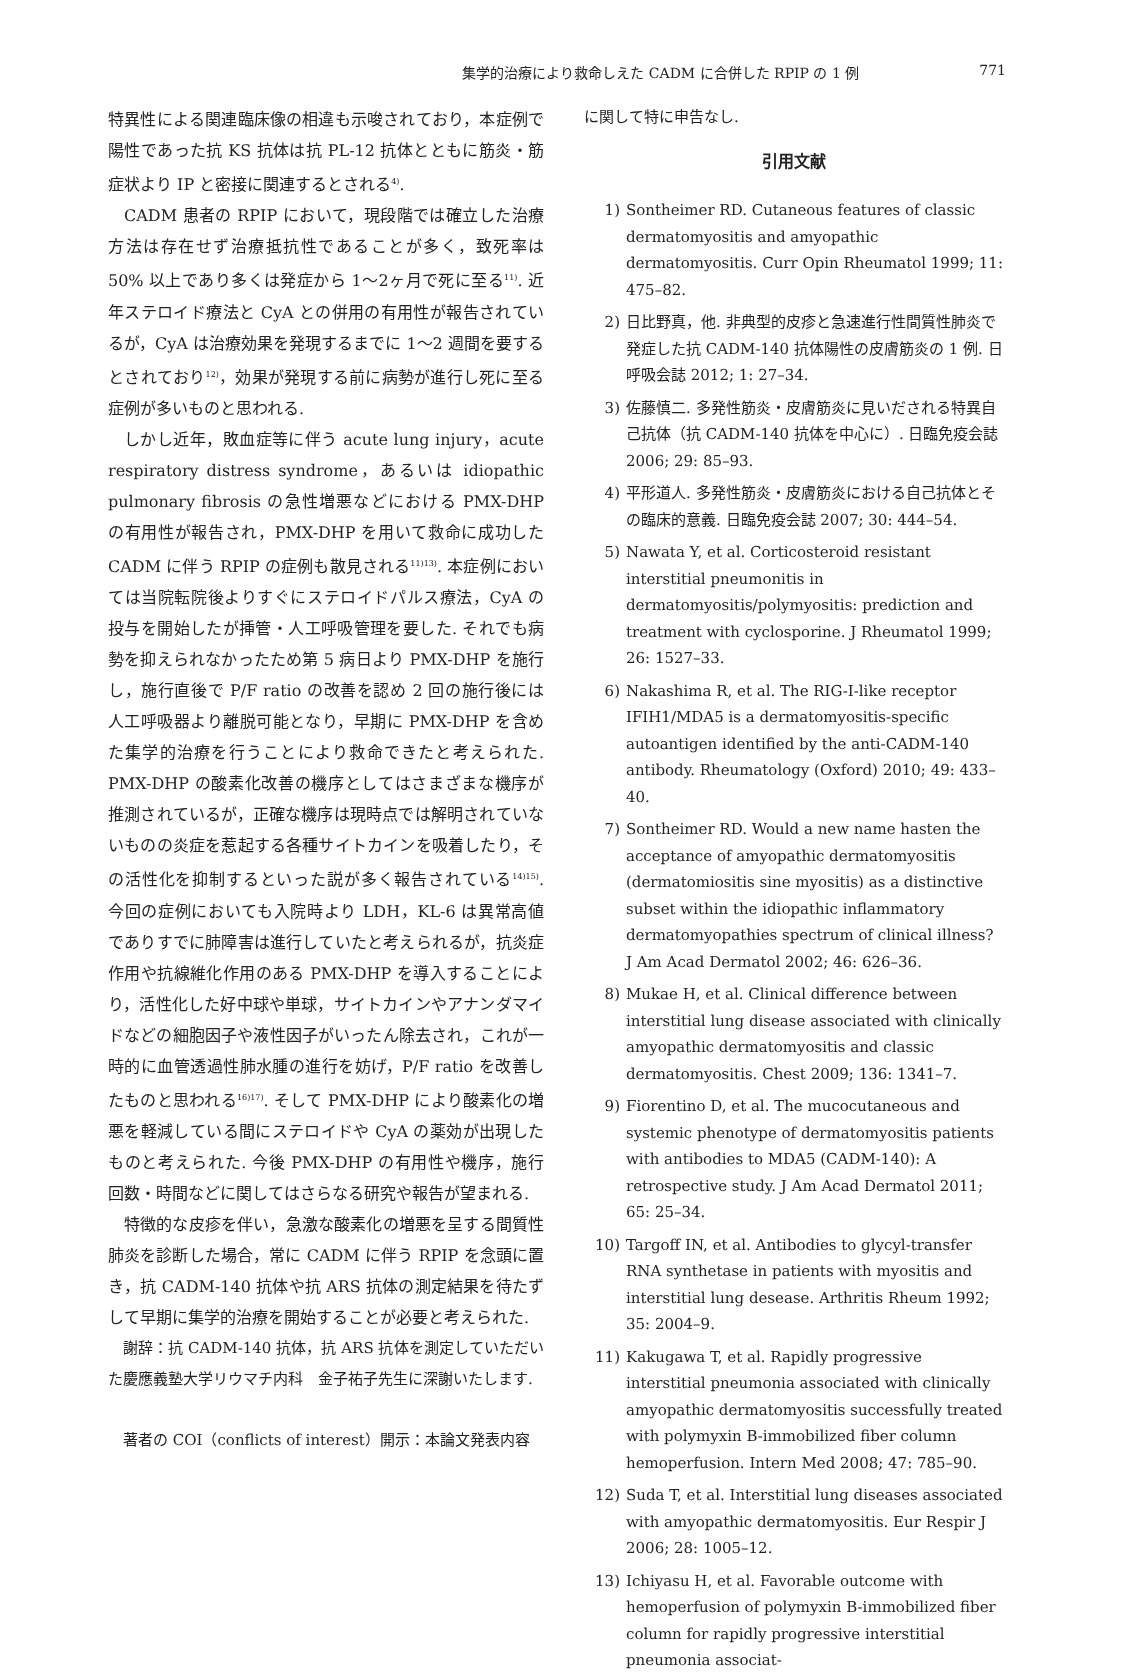集学的治療により救命しえた CADM に合併した RPIP の 1 例 771
特異性による関連臨床像の相違も示唆されており，本症例で陽性であった抗 KS 抗体は抗 PL-12 抗体とともに筋炎・筋症状より IP と密接に関連するとされる<sup>4)</sup>.
CADM 患者の RPIP において，現段階では確立した治療方法は存在せず治療抵抗性であることが多く，致死率は 50% 以上であり多くは発症から 1〜2ヶ月で死に至る<sup>11)</sup>. 近年ステロイド療法と CyA との併用の有用性が報告されているが，CyA は治療効果を発現するまでに 1〜2 週間を要するとされており<sup>12)</sup>，効果が発現する前に病勢が進行し死に至る症例が多いものと思われる.
しかし近年，敗血症等に伴う acute lung injury，acute respiratory distress syndrome，あるいは idiopathic pulmonary fibrosis の急性増悪などにおける PMX-DHP の有用性が報告され，PMX-DHP を用いて救命に成功した CADM に伴う RPIP の症例も散見される<sup>11)13)</sup>. 本症例においては当院転院後よりすぐにステロイドパルス療法，CyA の投与を開始したが挿管・人工呼吸管理を要した. それでも病勢を抑えられなかったため第 5 病日より PMX-DHP を施行し，施行直後で P/F ratio の改善を認め 2 回の施行後には人工呼吸器より離脱可能となり，早期に PMX-DHP を含めた集学的治療を行うことにより救命できたと考えられた. PMX-DHP の酸素化改善の機序としてはさまざまな機序が推測されているが，正確な機序は現時点では解明されていないものの炎症を惹起する各種サイトカインを吸着したり，その活性化を抑制するといった説が多く報告されている<sup>14)15)</sup>. 今回の症例においても入院時より LDH，KL-6 は異常高値でありすでに肺障害は進行していたと考えられるが，抗炎症作用や抗線維化作用のある PMX-DHP を導入することにより，活性化した好中球や単球，サイトカインやアナンダマイドなどの細胞因子や液性因子がいったん除去され，これが一時的に血管透過性肺水腫の進行を妨げ，P/F ratio を改善したものと思われる<sup>16)17)</sup>. そして PMX-DHP により酸素化の増悪を軽減している間にステロイドや CyA の薬効が出現したものと考えられた. 今後 PMX-DHP の有用性や機序，施行回数・時間などに関してはさらなる研究や報告が望まれる.
特徴的な皮疹を伴い，急激な酸素化の増悪を呈する間質性肺炎を診断した場合，常に CADM に伴う RPIP を念頭に置き，抗 CADM-140 抗体や抗 ARS 抗体の測定結果を待たずして早期に集学的治療を開始することが必要と考えられた.
謝辞：抗 CADM-140 抗体，抗 ARS 抗体を測定していただいた慶應義塾大学リウマチ内科　金子祐子先生に深謝いたします.
著者の COI（conflicts of interest）開示：本論文発表内容
に関して特に申告なし.
引用文献
1) Sontheimer RD. Cutaneous features of classic dermatomyositis and amyopathic dermatomyositis. Curr Opin Rheumatol 1999; 11: 475–82.
2) 日比野真，他. 非典型的皮疹と急速進行性間質性肺炎で発症した抗 CADM-140 抗体陽性の皮膚筋炎の 1 例. 日呼吸会誌 2012; 1: 27–34.
3) 佐藤慎二. 多発性筋炎・皮膚筋炎に見いだされる特異自己抗体（抗 CADM-140 抗体を中心に）. 日臨免疫会誌 2006; 29: 85–93.
4) 平形道人. 多発性筋炎・皮膚筋炎における自己抗体とその臨床的意義. 日臨免疫会誌 2007; 30: 444–54.
5) Nawata Y, et al. Corticosteroid resistant interstitial pneumonitis in dermatomyositis/polymyositis: prediction and treatment with cyclosporine. J Rheumatol 1999; 26: 1527–33.
6) Nakashima R, et al. The RIG-I-like receptor IFIH1/MDA5 is a dermatomyositis-specific autoantigen identified by the anti-CADM-140 antibody. Rheumatology (Oxford) 2010; 49: 433–40.
7) Sontheimer RD. Would a new name hasten the acceptance of amyopathic dermatomyositis (dermatomiositis sine myositis) as a distinctive subset within the idiopathic inflammatory dermatomyopathies spectrum of clinical illness? J Am Acad Dermatol 2002; 46: 626–36.
8) Mukae H, et al. Clinical difference between interstitial lung disease associated with clinically amyopathic dermatomyositis and classic dermatomyositis. Chest 2009; 136: 1341–7.
9) Fiorentino D, et al. The mucocutaneous and systemic phenotype of dermatomyositis patients with antibodies to MDA5 (CADM-140): A retrospective study. J Am Acad Dermatol 2011; 65: 25–34.
10) Targoff IN, et al. Antibodies to glycyl-transfer RNA synthetase in patients with myositis and interstitial lung desease. Arthritis Rheum 1992; 35: 2004–9.
11) Kakugawa T, et al. Rapidly progressive interstitial pneumonia associated with clinically amyopathic dermatomyositis successfully treated with polymyxin B-immobilized fiber column hemoperfusion. Intern Med 2008; 47: 785–90.
12) Suda T, et al. Interstitial lung diseases associated with amyopathic dermatomyositis. Eur Respir J 2006; 28: 1005–12.
13) Ichiyasu H, et al. Favorable outcome with hemoperfusion of polymyxin B-immobilized fiber column for rapidly progressive interstitial pneumonia associat-